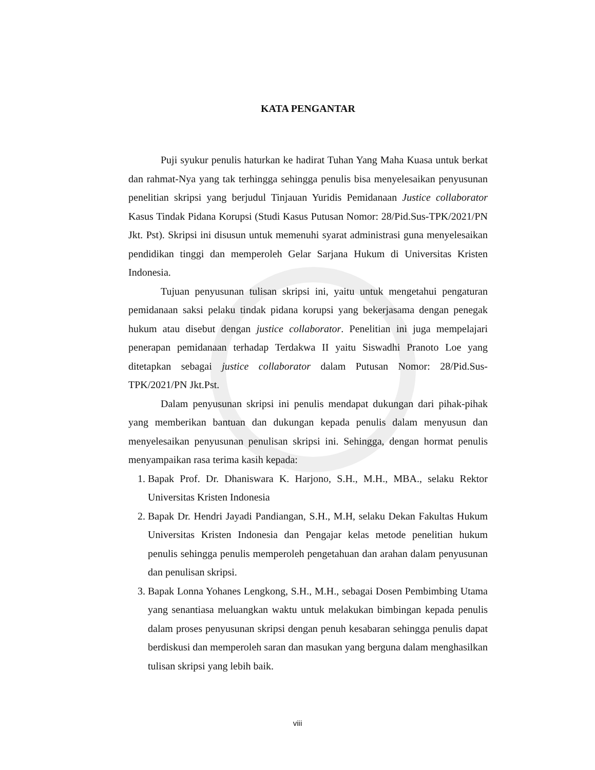KATA PENGANTAR
Puji syukur penulis haturkan ke hadirat Tuhan Yang Maha Kuasa untuk berkat dan rahmat-Nya yang tak terhingga sehingga penulis bisa menyelesaikan penyusunan penelitian skripsi yang berjudul Tinjauan Yuridis Pemidanaan Justice collaborator Kasus Tindak Pidana Korupsi (Studi Kasus Putusan Nomor: 28/Pid.Sus-TPK/2021/PN Jkt. Pst). Skripsi ini disusun untuk memenuhi syarat administrasi guna menyelesaikan pendidikan tinggi dan memperoleh Gelar Sarjana Hukum di Universitas Kristen Indonesia.
Tujuan penyusunan tulisan skripsi ini, yaitu untuk mengetahui pengaturan pemidanaan saksi pelaku tindak pidana korupsi yang bekerjasama dengan penegak hukum atau disebut dengan justice collaborator. Penelitian ini juga mempelajari penerapan pemidanaan terhadap Terdakwa II yaitu Siswadhi Pranoto Loe yang ditetapkan sebagai justice collaborator dalam Putusan Nomor: 28/Pid.Sus-TPK/2021/PN Jkt.Pst.
Dalam penyusunan skripsi ini penulis mendapat dukungan dari pihak-pihak yang memberikan bantuan dan dukungan kepada penulis dalam menyusun dan menyelesaikan penyusunan penulisan skripsi ini. Sehingga, dengan hormat penulis menyampaikan rasa terima kasih kepada:
1. Bapak Prof. Dr. Dhaniswara K. Harjono, S.H., M.H., MBA., selaku Rektor Universitas Kristen Indonesia
2. Bapak Dr. Hendri Jayadi Pandiangan, S.H., M.H, selaku Dekan Fakultas Hukum Universitas Kristen Indonesia dan Pengajar kelas metode penelitian hukum penulis sehingga penulis memperoleh pengetahuan dan arahan dalam penyusunan dan penulisan skripsi.
3. Bapak Lonna Yohanes Lengkong, S.H., M.H., sebagai Dosen Pembimbing Utama yang senantiasa meluangkan waktu untuk melakukan bimbingan kepada penulis dalam proses penyusunan skripsi dengan penuh kesabaran sehingga penulis dapat berdiskusi dan memperoleh saran dan masukan yang berguna dalam menghasilkan tulisan skripsi yang lebih baik.
viii